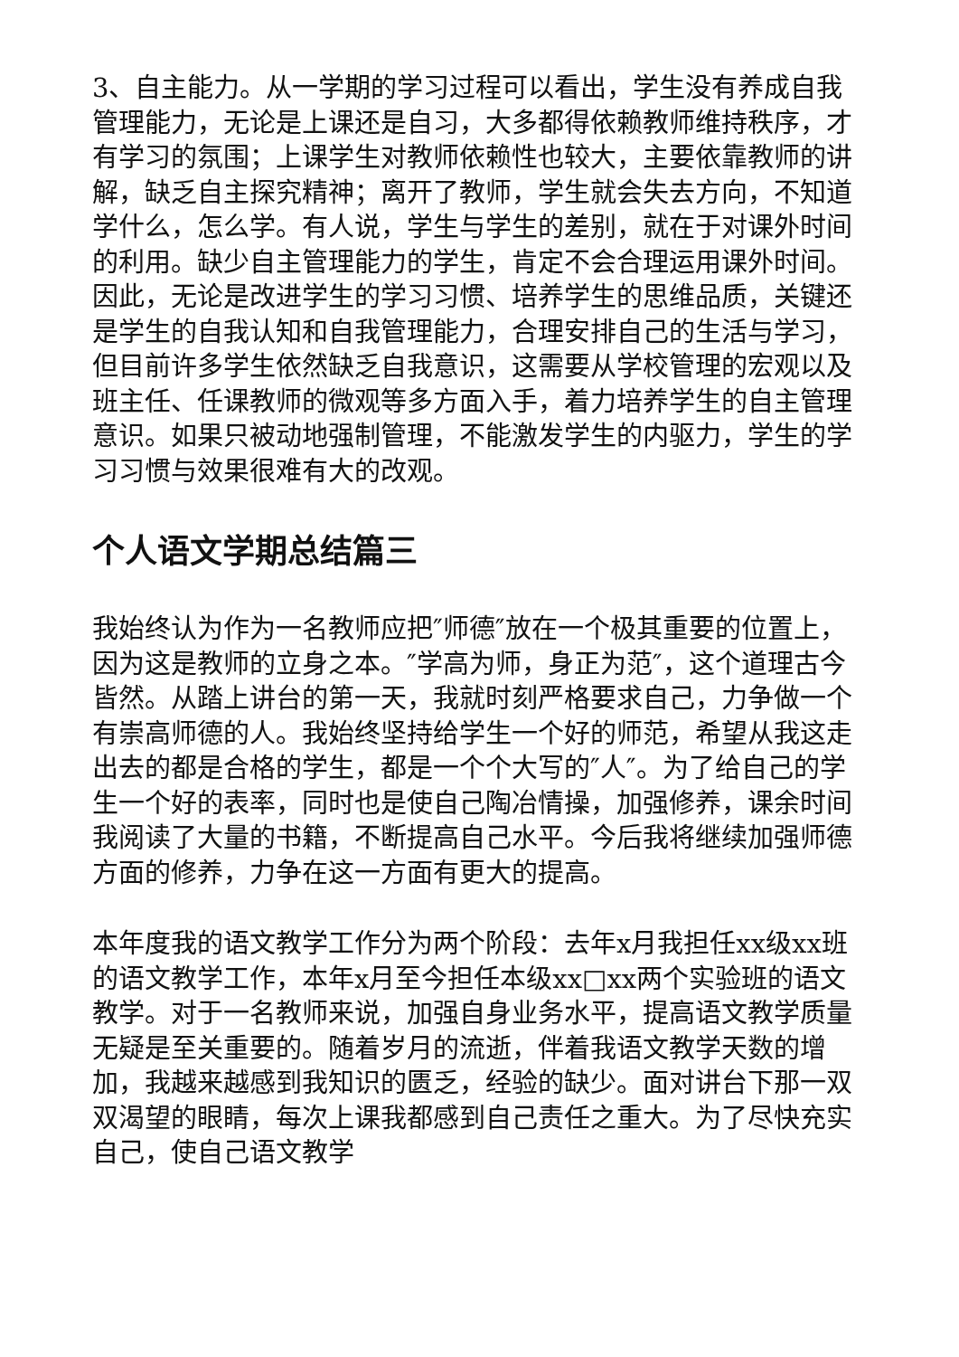3、自主能力。从一学期的学习过程可以看出，学生没有养成自我管理能力，无论是上课还是自习，大多都得依赖教师维持秩序，才有学习的氛围；上课学生对教师依赖性也较大，主要依靠教师的讲解，缺乏自主探究精神；离开了教师，学生就会失去方向，不知道学什么，怎么学。有人说，学生与学生的差别，就在于对课外时间的利用。缺少自主管理能力的学生，肯定不会合理运用课外时间。因此，无论是改进学生的学习习惯、培养学生的思维品质，关键还是学生的自我认知和自我管理能力，合理安排自己的生活与学习，但目前许多学生依然缺乏自我意识，这需要从学校管理的宏观以及班主任、任课教师的微观等多方面入手，着力培养学生的自主管理意识。如果只被动地强制管理，不能激发学生的内驱力，学生的学习习惯与效果很难有大的改观。
个人语文学期总结篇三
我始终认为作为一名教师应把″师德″放在一个极其重要的位置上，因为这是教师的立身之本。″学高为师，身正为范″，这个道理古今皆然。从踏上讲台的第一天，我就时刻严格要求自己，力争做一个有崇高师德的人。我始终坚持给学生一个好的师范，希望从我这走出去的都是合格的学生，都是一个个大写的″人″。为了给自己的学生一个好的表率，同时也是使自己陶冶情操，加强修养，课余时间我阅读了大量的书籍，不断提高自己水平。今后我将继续加强师德方面的修养，力争在这一方面有更大的提高。
本年度我的语文教学工作分为两个阶段：去年x月我担任xx级xx班的语文教学工作，本年x月至今担任本级xx□xx两个实验班的语文教学。对于一名教师来说，加强自身业务水平，提高语文教学质量无疑是至关重要的。随着岁月的流逝，伴着我语文教学天数的增加，我越来越感到我知识的匮乏，经验的缺少。面对讲台下那一双双渴望的眼睛，每次上课我都感到自己责任之重大。为了尽快充实自己，使自己语文教学